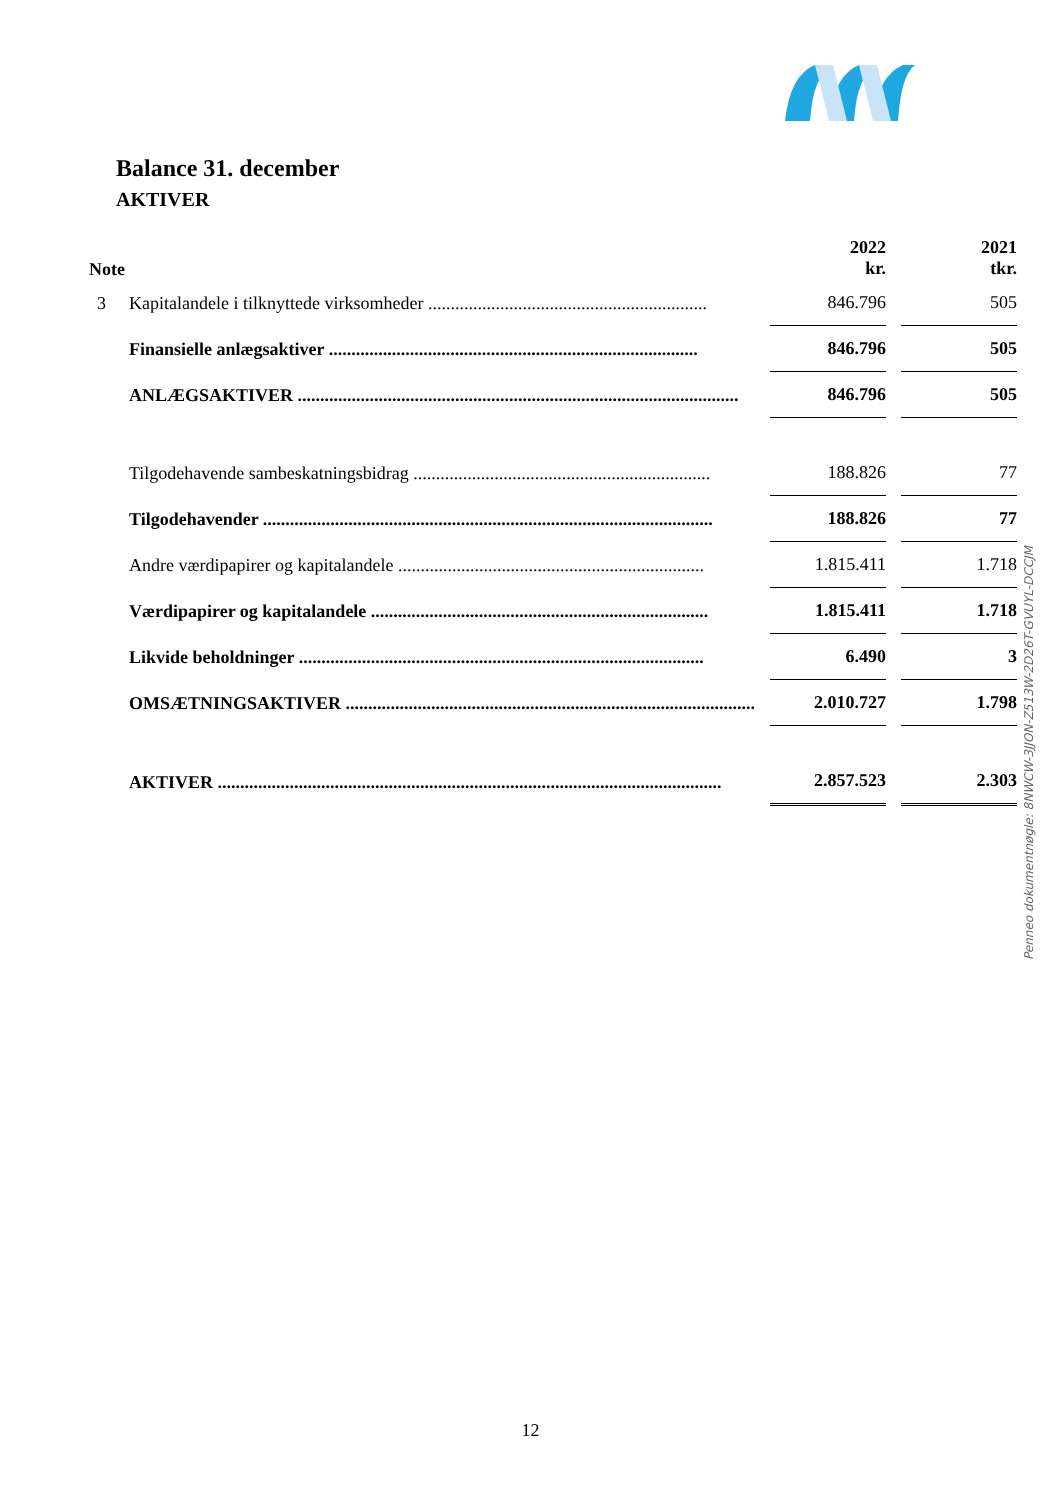Balance 31. december
AKTIVER
| Note | | 2022 kr. | 2021 tkr. |
| --- | --- | --- | --- |
| 3 | Kapitalandele i tilknyttede virksomheder .............................................................. | 846.796 | 505 |
| | Finansielle anlægsaktiver .................................................................................. | 846.796 | 505 |
| | ANLÆGSAKTIVER .................................................................................................. | 846.796 | 505 |
| | Tilgodehavende sambeskatningsbidrag .................................................................. | 188.826 | 77 |
| | Tilgodehavender .................................................................................................... | 188.826 | 77 |
| | Andre værdipapirer og kapitalandele .................................................................... | 1.815.411 | 1.718 |
| | Værdipapirer og kapitalandele ........................................................................... | 1.815.411 | 1.718 |
| | Likvide beholdninger .......................................................................................... | 6.490 | 3 |
| | OMSÆTNINGSAKTIVER ........................................................................................... | 2.010.727 | 1.798 |
| | AKTIVER ................................................................................................................ | 2.857.523 | 2.303 |
Penneo dokumentnøgle: 8NWCW-3JJON-Z513W-2D26T-GVUYL-DCCJM
12